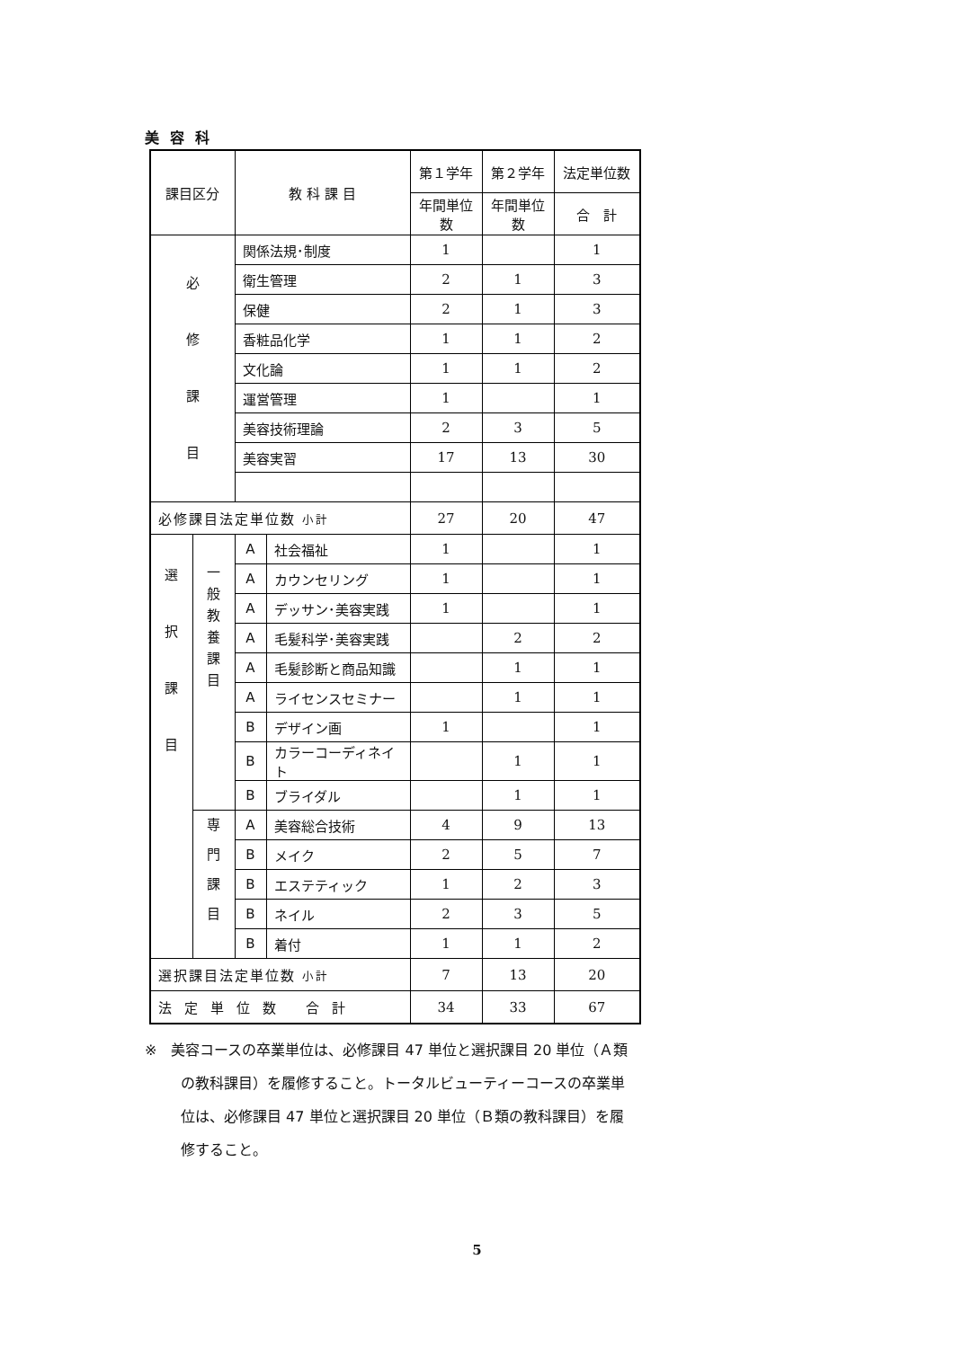美容科
| 課目区分 | | 教 科 課 目 | | 第１学年 | 第２学年 | 法定単位数 |
| --- | --- | --- | --- | --- | --- | --- |
| | | | | 年間単位数 | 年間単位数 | 合 計 |
| 必 修 課 目 | | 関係法規･制度 | | 1 | | 1 |
| | | 衛生管理 | | 2 | 1 | 3 |
| | | 保健 | | 2 | 1 | 3 |
| | | 香粧品化学 | | 1 | 1 | 2 |
| | | 文化論 | | 1 | 1 | 2 |
| | | 運営管理 | | 1 | | 1 |
| | | 美容技術理論 | | 2 | 3 | 5 |
| | | 美容実習 | | 17 | 13 | 30 |
| 必修課目法定単位数 小計 | | | | 27 | 20 | 47 |
| 選 択 課 目 | 一 般 教 養 課 目 | A | 社会福祉 | 1 | | 1 |
| | | A | カウンセリング | 1 | | 1 |
| | | A | デッサン･美容実践 | 1 | | 1 |
| | | A | 毛髪科学･美容実践 | | 2 | 2 |
| | | A | 毛髪診断と商品知識 | | 1 | 1 |
| | | A | ライセンスセミナー | | 1 | 1 |
| | | B | デザイン画 | 1 | | 1 |
| | | B | カラーコーディネイト | | 1 | 1 |
| | | B | ブライダル | | 1 | 1 |
| | 専 門 課 目 | A | 美容総合技術 | 4 | 9 | 13 |
| | | B | メイク | 2 | 5 | 7 |
| | | B | エステティック | 1 | 2 | 3 |
| | | B | ネイル | 2 | 3 | 5 |
| | | B | 着付 | 1 | 1 | 2 |
| 選択課目法定単位数 小計 | | | | 7 | 13 | 20 |
| 法定単位数 合計 | | | | 34 | 33 | 67 |
※　美容コースの卒業単位は、必修課目 47 単位と選択課目 20 単位（Ａ類の教科課目）を履修すること。トータルビューティーコースの卒業単位は、必修課目 47 単位と選択課目 20 単位（Ｂ類の教科課目）を履修すること。
5